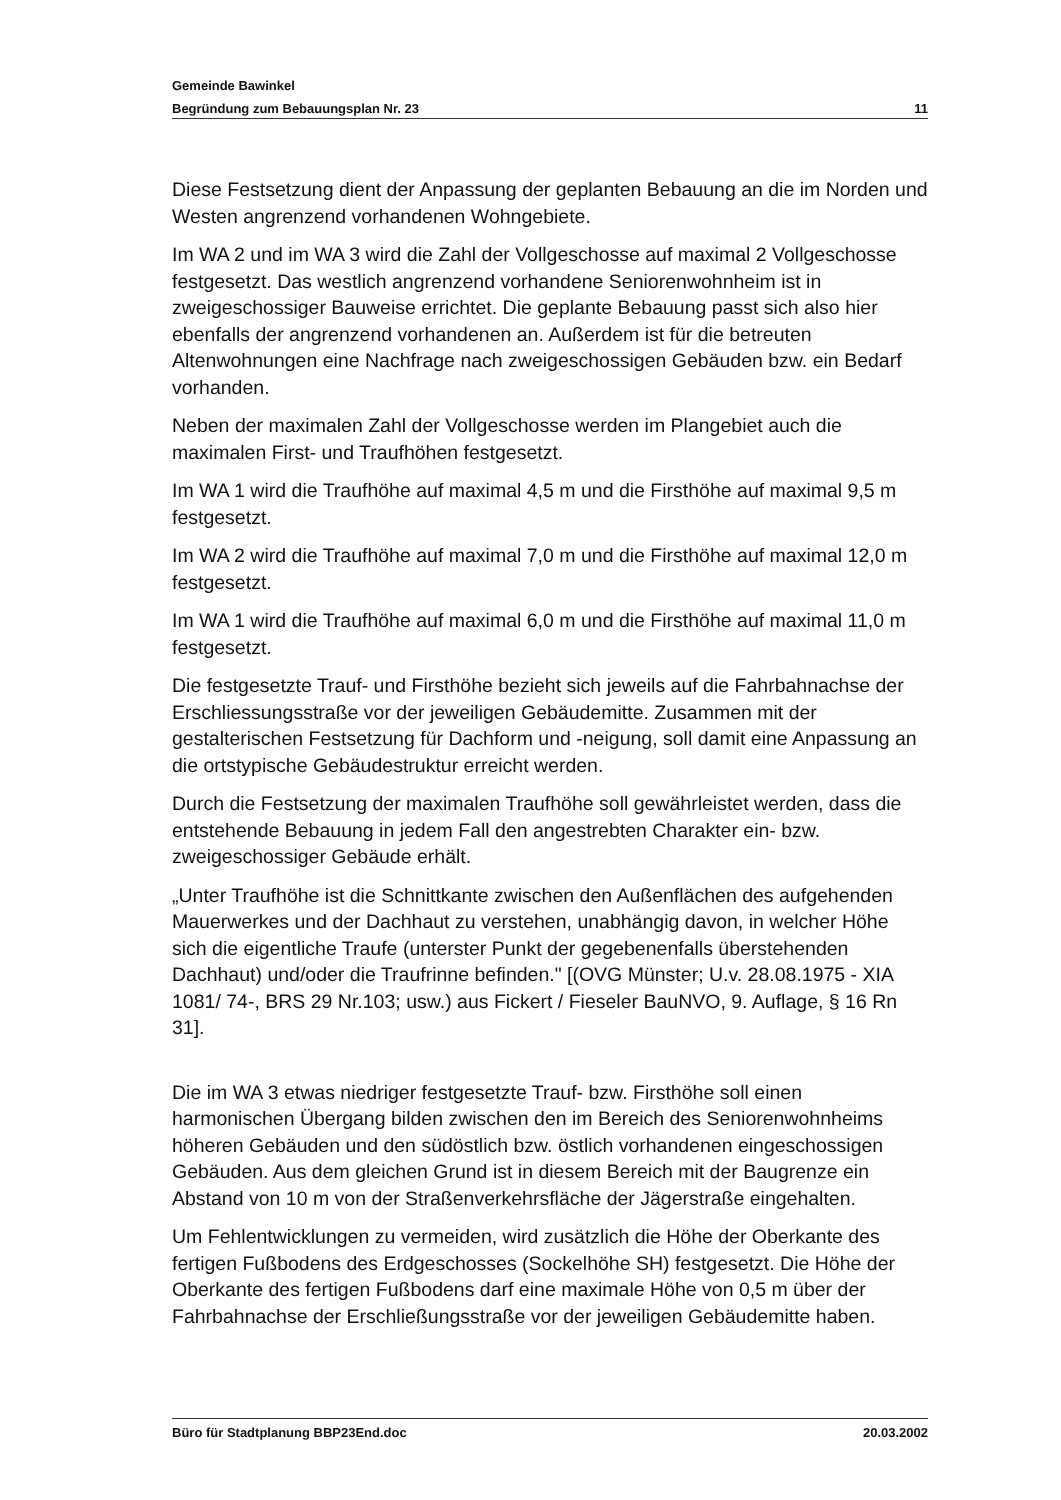Gemeinde Bawinkel
Begründung zum Bebauungsplan Nr. 23 11
Diese Festsetzung dient der Anpassung der geplanten Bebauung an die im Norden und Westen angrenzend vorhandenen Wohngebiete.
Im WA 2 und im WA 3 wird die Zahl der Vollgeschosse auf maximal 2 Vollge­schosse festgesetzt. Das westlich angrenzend vorhandene Seniorenwohn­heim ist in zweigeschossiger Bauweise errichtet. Die geplante Bebauung passt sich also hier ebenfalls der angrenzend vorhandenen an. Außerdem ist für die betreuten Altenwohnungen eine Nachfrage nach zweigeschossigen Gebäuden bzw. ein Bedarf vorhanden.
Neben der maximalen Zahl der Vollgeschosse werden im Plangebiet auch die maximalen First- und Traufhöhen festgesetzt.
Im WA 1 wird die Traufhöhe auf maximal 4,5 m und die Firsthöhe auf maximal 9,5 m festgesetzt.
Im WA 2 wird die Traufhöhe auf maximal 7,0 m und die Firsthöhe auf maximal 12,0 m festgesetzt.
Im WA 1 wird die Traufhöhe auf maximal 6,0 m und die Firsthöhe auf maximal 11,0 m festgesetzt.
Die festgesetzte Trauf- und Firsthöhe bezieht sich jeweils auf die Fahr­bahnachse der Erschliessungsstraße vor der jeweiligen Gebäudemitte. Zu­sammen mit der gestalterischen Festsetzung für Dachform und -neigung, soll damit eine Anpassung an die ortstypische Gebäudestruktur erreicht werden.
Durch die Festsetzung der maximalen Traufhöhe soll gewährleistet werden, dass die entstehende Bebauung in jedem Fall den angestrebten Charakter ein- bzw. zweigeschossiger Gebäude erhält.
„Unter Traufhöhe ist die Schnittkante zwischen den Außenflächen des aufge­henden Mauerwerkes und der Dachhaut zu verstehen, unabhängig davon, in welcher Höhe sich die eigentliche Traufe (unterster Punkt der gegebenenfalls überstehenden Dachhaut) und/oder die Traufrinne befinden." [(OVG Münster; U.v. 28.08.1975 - XIA 1081/ 74-, BRS 29 Nr.103; usw.) aus Fickert / Fieseler BauNVO, 9. Auflage, § 16 Rn 31].
Die im WA 3 etwas niedriger festgesetzte Trauf- bzw. Firsthöhe soll einen harmonischen Übergang bilden zwischen den im Bereich des Seniorenwohn­heims höheren Gebäuden und den südöstlich bzw. östlich vorhandenen ein­geschossigen Gebäuden. Aus dem gleichen Grund ist in diesem Bereich mit der Baugrenze ein Abstand von 10 m von der Straßenverkehrsfläche der Jä­gerstraße eingehalten.
Um Fehlentwicklungen zu vermeiden, wird zusätzlich die Höhe der Oberkante des fertigen Fußbodens des Erdgeschosses (Sockelhöhe SH) festgesetzt. Die Höhe der Oberkante des fertigen Fußbodens darf eine maximale Höhe von 0,5 m über der Fahrbahnachse der Erschließungsstraße vor der jeweiligen Gebäudemitte haben.
Büro für Stadtplanung BBP23End.doc 20.03.2002